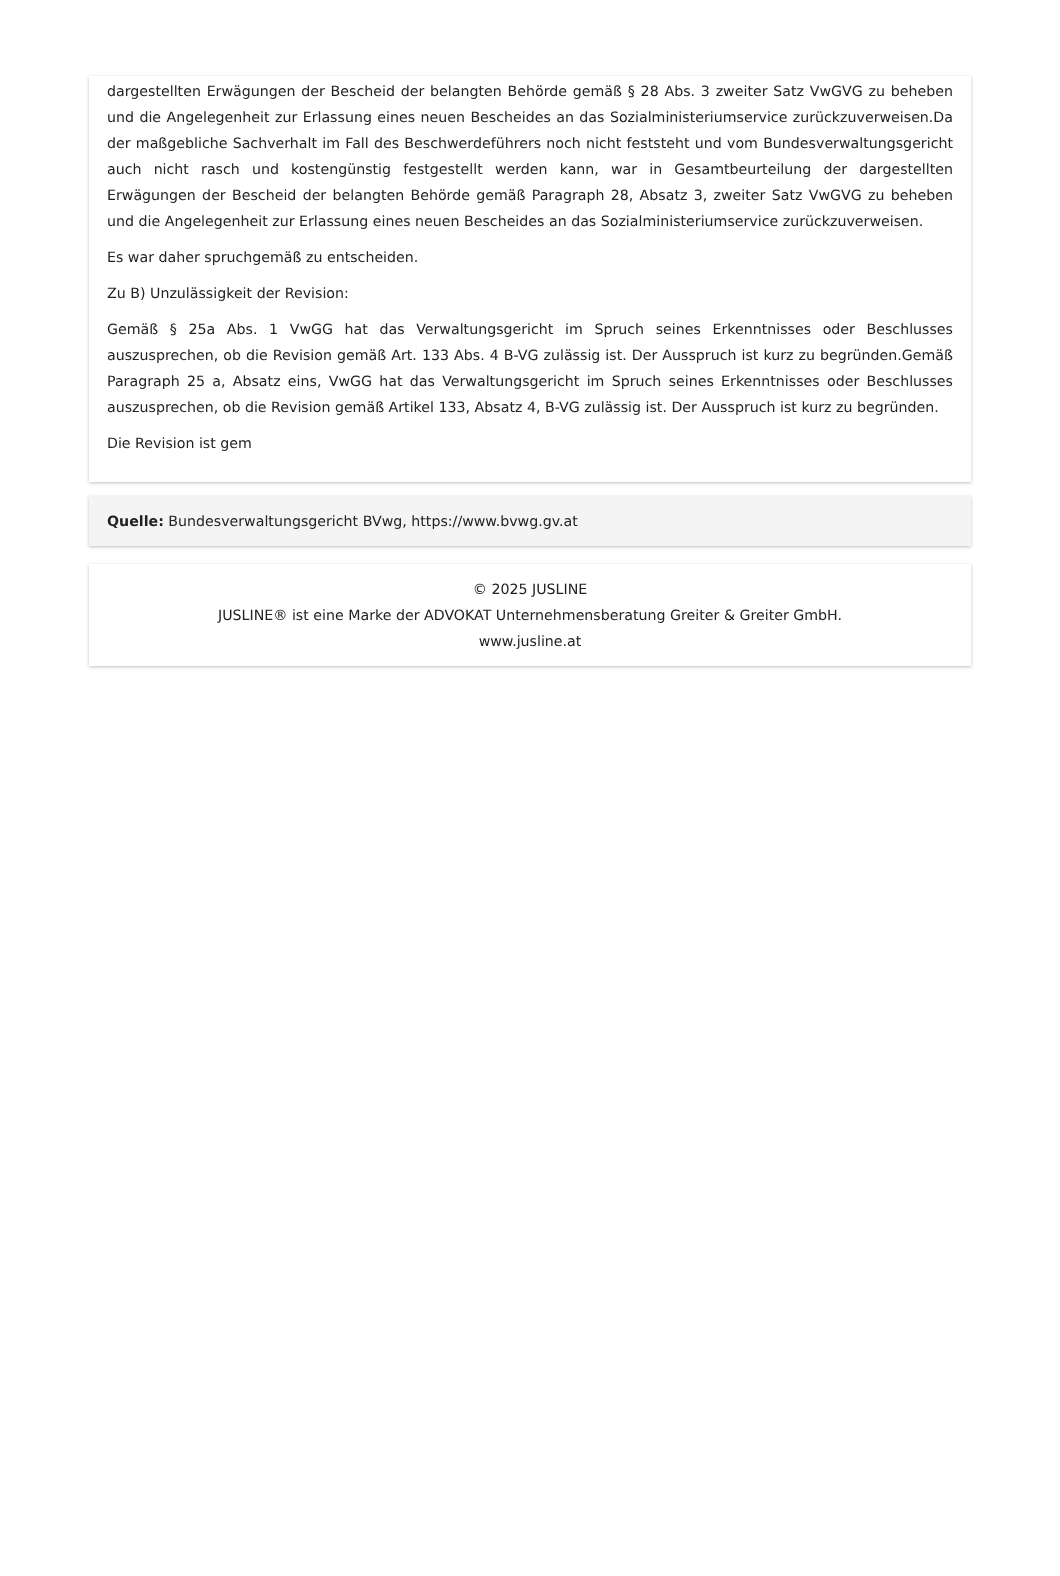dargestellten Erwägungen der Bescheid der belangten Behörde gemäß § 28 Abs. 3 zweiter Satz VwGVG zu beheben und die Angelegenheit zur Erlassung eines neuen Bescheides an das Sozialministeriumservice zurückzuverweisen.Da der maßgebliche Sachverhalt im Fall des Beschwerdeführers noch nicht feststeht und vom Bundesverwaltungsgericht auch nicht rasch und kostengünstig festgestellt werden kann, war in Gesamtbeurteilung der dargestellten Erwägungen der Bescheid der belangten Behörde gemäß Paragraph 28, Absatz 3, zweiter Satz VwGVG zu beheben und die Angelegenheit zur Erlassung eines neuen Bescheides an das Sozialministeriumservice zurückzuverweisen.
Es war daher spruchgemäß zu entscheiden.
Zu B) Unzulässigkeit der Revision:
Gemäß § 25a Abs. 1 VwGG hat das Verwaltungsgericht im Spruch seines Erkenntnisses oder Beschlusses auszusprechen, ob die Revision gemäß Art. 133 Abs. 4 B-VG zulässig ist. Der Ausspruch ist kurz zu begründen.Gemäß Paragraph 25 a, Absatz eins, VwGG hat das Verwaltungsgericht im Spruch seines Erkenntnisses oder Beschlusses auszusprechen, ob die Revision gemäß Artikel 133, Absatz 4, B-VG zulässig ist. Der Ausspruch ist kurz zu begründen.
Die Revision ist gem
Quelle: Bundesverwaltungsgericht BVwg, https://www.bvwg.gv.at
© 2025 JUSLINE
JUSLINE® ist eine Marke der ADVOKAT Unternehmensberatung Greiter & Greiter GmbH.
www.jusline.at